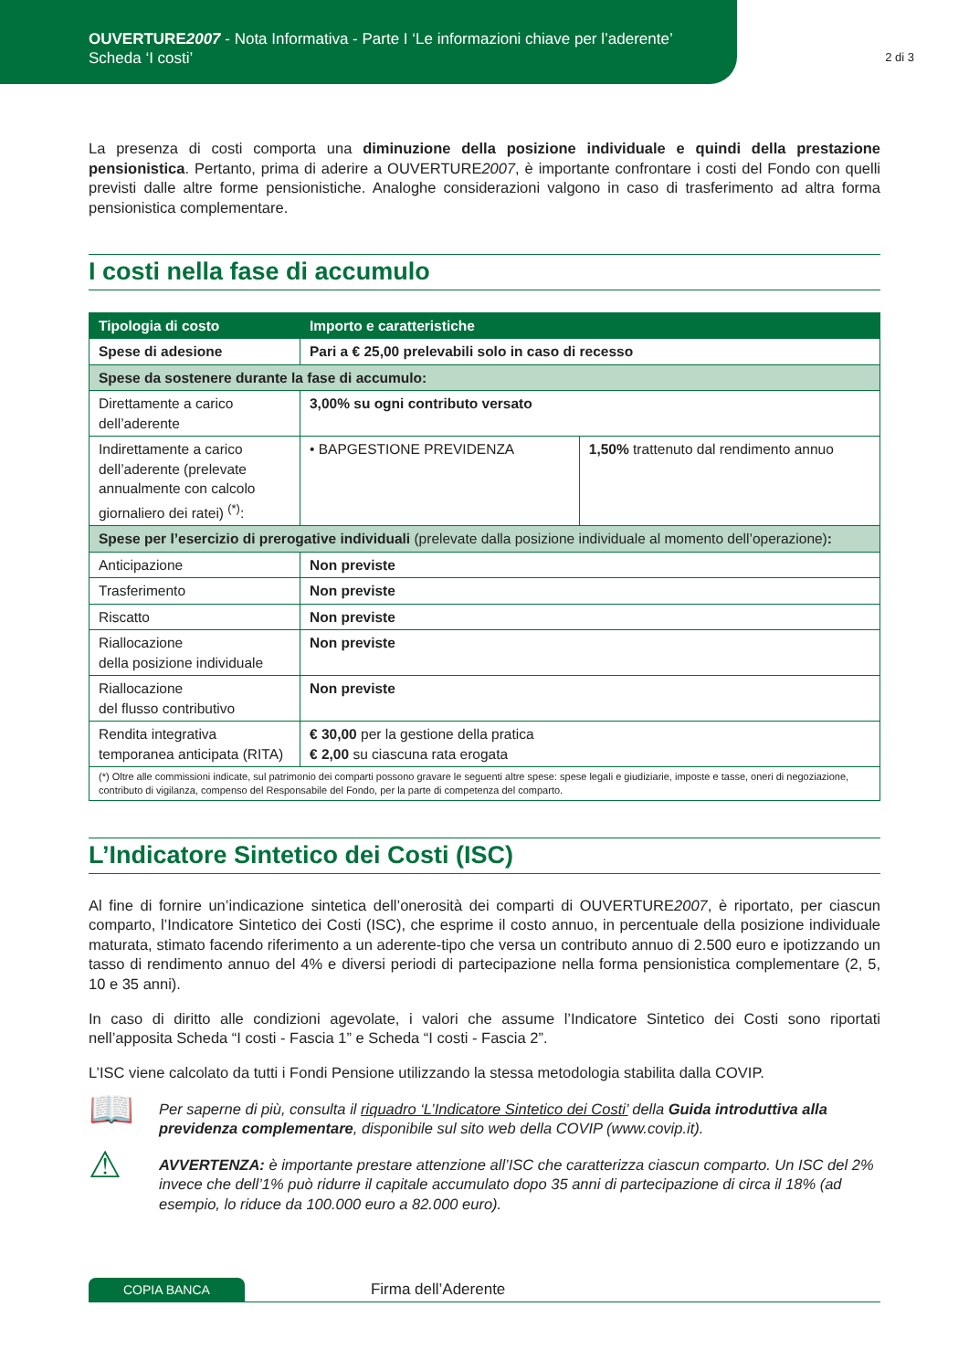OUVERTURE2007 - Nota Informativa - Parte I ‘Le informazioni chiave per l’aderente’
Scheda ‘I costi’
2 di 3
La presenza di costi comporta una diminuzione della posizione individuale e quindi della prestazione pensionistica. Pertanto, prima di aderire a OUVERTURE2007, è importante confrontare i costi del Fondo con quelli previsti dalle altre forme pensionistiche. Analoghe considerazioni valgono in caso di trasferimento ad altra forma pensionistica complementare.
I costi nella fase di accumulo
| Tipologia di costo | Importo e caratteristiche | |
| --- | --- | --- |
| Spese di adesione | Pari a € 25,00 prelevabili solo in caso di recesso | |
| Spese da sostenere durante la fase di accumulo: | | |
| Direttamente a carico dell’aderente | 3,00% su ogni contributo versato | |
| Indirettamente a carico dell’aderente (prelevate annualmente con calcolo giornaliero dei ratei) <sup>(*)</sup>: | • BAPGESTIONE PREVIDENZA | 1,50% trattenuto dal rendimento annuo |
| Spese per l’esercizio di prerogative individuali (prelevate dalla posizione individuale al momento dell’operazione) : | | |
| Anticipazione | Non previste | |
| Trasferimento | Non previste | |
| Riscatto | Non previste | |
| Riallocazione della posizione individuale | Non previste | |
| Riallocazione del flusso contributivo | Non previste | |
| Rendita integrativa temporanea anticipata (RITA) | € 30,00 per la gestione della pratica € 2,00 su ciascuna rata erogata | |
| (*) Oltre alle commissioni indicate, sul patrimonio dei comparti possono gravare le seguenti altre spese: spese legali e giudiziarie, imposte e tasse, oneri di negoziazione, contributo di vigilanza, compenso del Responsabile del Fondo, per la parte di competenza del comparto. | | |
L’Indicatore Sintetico dei Costi (ISC)
Al fine di fornire un’indicazione sintetica dell’onerosità dei comparti di OUVERTURE2007, è riportato, per ciascun comparto, l’Indicatore Sintetico dei Costi (ISC), che esprime il costo annuo, in percentuale della posizione individuale maturata, stimato facendo riferimento a un aderente-tipo che versa un contributo annuo di 2.500 euro e ipotizzando un tasso di rendimento annuo del 4% e diversi periodi di partecipazione nella forma pensionistica complementare (2, 5, 10 e 35 anni).
In caso di diritto alle condizioni agevolate, i valori che assume l’Indicatore Sintetico dei Costi sono riportati nell’apposita Scheda “I costi - Fascia 1” e Scheda “I costi - Fascia 2”.
L’ISC viene calcolato da tutti i Fondi Pensione utilizzando la stessa metodologia stabilita dalla COVIP.
📖
Per saperne di più, consulta il riquadro ‘L’Indicatore Sintetico dei Costi’ della Guida introduttiva alla previdenza complementare, disponibile sul sito web della COVIP (www.covip.it).
⚠
AVVERTENZA: è importante prestare attenzione all’ISC che caratterizza ciascun comparto. Un ISC del 2% invece che dell’1% può ridurre il capitale accumulato dopo 35 anni di partecipazione di circa il 18% (ad esempio, lo riduce da 100.000 euro a 82.000 euro).
COPIA BANCA
Firma dell’Aderente